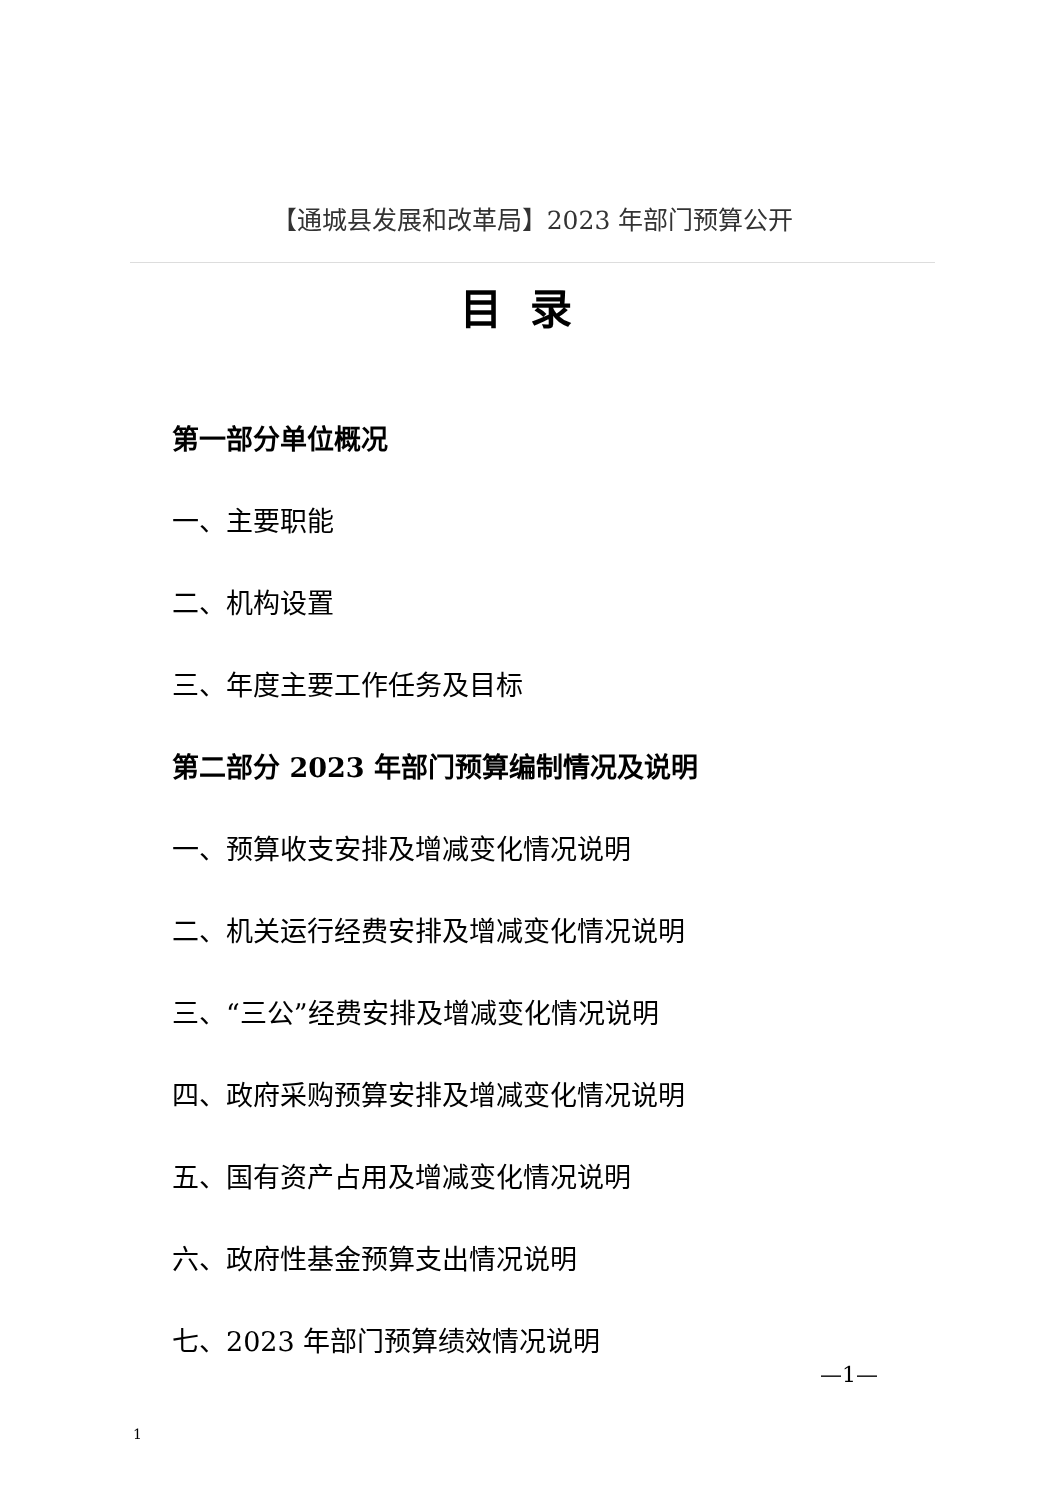【通城县发展和改革局】2023 年部门预算公开
目录
第一部分单位概况
一、主要职能
二、机构设置
三、年度主要工作任务及目标
第二部分 2023 年部门预算编制情况及说明
一、预算收支安排及增减变化情况说明
二、机关运行经费安排及增减变化情况说明
三、“三公”经费安排及增减变化情况说明
四、政府采购预算安排及增减变化情况说明
五、国有资产占用及增减变化情况说明
六、政府性基金预算支出情况说明
七、2023 年部门预算绩效情况说明
—1—
1